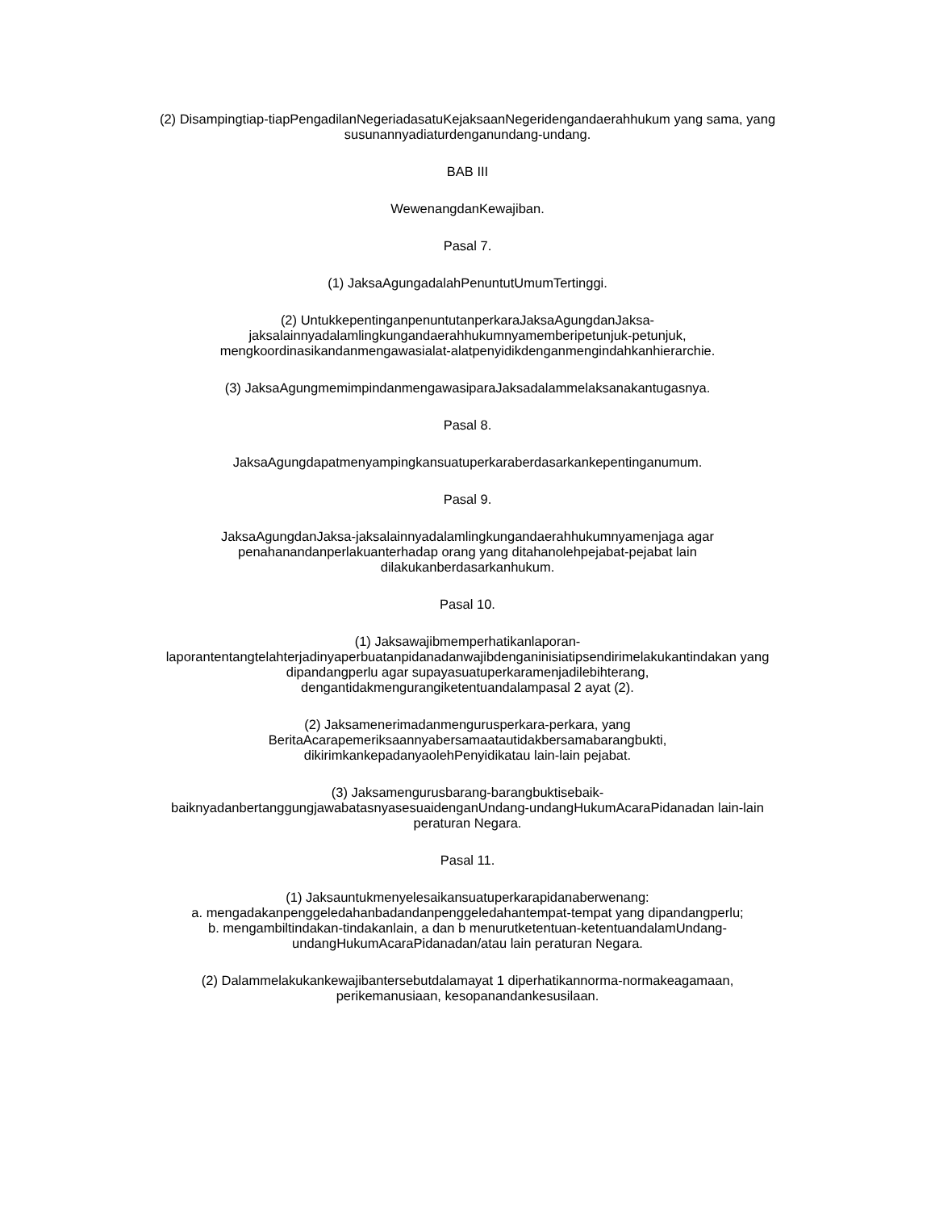(2) Disampingtiap-tiapPengadilanNegeriadasatuKejaksaanNegeridengandaerahhukum yang sama, yang susunannyadiaturdenganundang-undang.
BAB III
WewenangdanKewajiban.
Pasal 7.
(1) JaksaAgungadalahPenuntutUmumTertinggi.
(2) UntukkepentinganpenuntutanperkaraJaksaAgungdanJaksa-
jaksalainnyadalamlingkungandaerahhukumnyamemberipetunjuk-petunjuk,
mengkoordinasikandanmengawasialat-alatpenyidikdenganmengindahkanhierarchie.
(3) JaksaAgungmemimpindanmengawasiparaJaksadalammelaksanakantugasnya.
Pasal 8.
JaksaAgungdapatmenyampingkansuatuperkaraberdasarkankepentinganumum.
Pasal 9.
JaksaAgungdanJaksa-jaksalainnyadalamlingkungandaerahhukumnyamenjaga agar
penahanandanperlakuanterhadap orang yang ditahanolehpejabat-pejabat lain
dilakukanberdasarkanhukum.
Pasal 10.
(1) Jaksawajibmemperhatikanlaporan-
laporantentangtelahterjadinyaperbuatanpidanadanwajibdenganinisiatipsendirimelakukantindakan yang
dipandangperlu agar supayasuatuperkaramenjadilebihterang,
dengantidakmengurangiketentuandalampasal 2 ayat (2).
(2) Jaksamenerimadanmengurusperkara-perkara, yang
BeritaAcarapemeriksaannyabersamaatautidakbersamabarangbukti,
dikirimkankepadanyaolehPenyidikatau lain-lain pejabat.
(3) Jaksamengurusbarang-barangbuktisebaik-
baiknyadanbertanggungjawabatasnyasesuaidenganUndang-undangHukumAcaraPidanadan lain-lain
peraturan Negara.
Pasal 11.
(1) Jaksauntukmenyelesaikansuatuperkarapidanaberwenang:
a. mengadakanpenggeledahanbadandanpenggeledahantempat-tempat yang dipandangperlu;
b. mengambiltindakan-tindakanlain, a dan b menurutketentuan-ketentuandalamUndang-
undangHukumAcaraPidanadan/atau lain peraturan Negara.
(2) Dalammelakukankewajibantersebutdalamayat 1 diperhatikannorma-normakeagamaan,
perikemanusiaan, kesopanandankesusilaan.